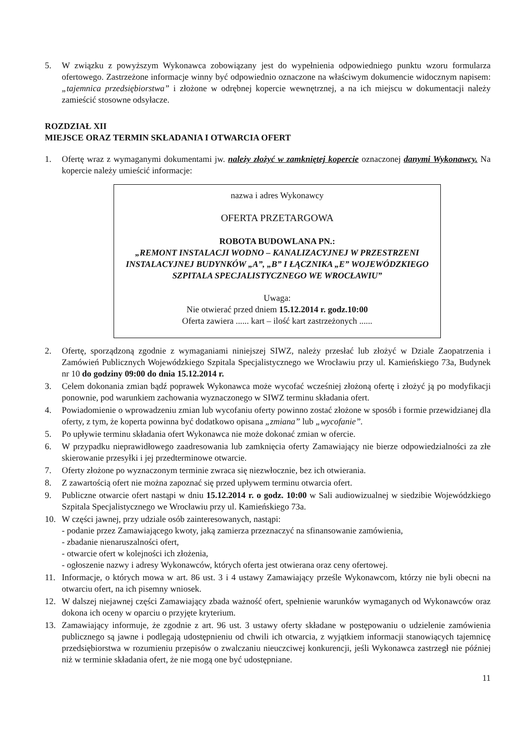5. W związku z powyższym Wykonawca zobowiązany jest do wypełnienia odpowiedniego punktu wzoru formularza ofertowego. Zastrzeżone informacje winny być odpowiednio oznaczone na właściwym dokumencie widocznym napisem: „tajemnica przedsiębiorstwa” i złożone w odrębnej kopercie wewnętrznej, a na ich miejscu w dokumentacji należy zamieścić stosowne odsyłacze.
ROZDZIAŁ XII
MIEJSCE ORAZ TERMIN SKŁADANIA I OTWARCIA OFERT
1. Ofertę wraz z wymaganymi dokumentami jw. należy złożyć w zamkniętej kopercie oznaczonej danymi Wykonawcy. Na kopercie należy umieścić informacje:
nazwa i adres Wykonawcy
OFERTA PRZETARGOWA
ROBOTA BUDOWLANA PN.:
„REMONT INSTALACJI WODNO – KANALIZACYJNEJ W PRZESTRZENI INSTALACYJNEJ BUDYNKÓW „A”, „B” I ŁĄCZNIKA „E” WOJEWÓDZKIEGO SZPITALA SPECJALISTYCZNEGO WE WROCŁAWIU”
Uwaga:
Nie otwierać przed dniem 15.12.2014 r. godz.10:00
Oferta zawiera ...... kart – ilość kart zastrzeżonych ......
2. Ofertę, sporządzoną zgodnie z wymaganiami niniejszej SIWZ, należy przesłać lub złożyć w Dziale Zaopatrzenia i Zamówień Publicznych Wojewódzkiego Szpitala Specjalistycznego we Wrocławiu przy ul. Kamieńskiego 73a, Budynek nr 10 do godziny 09:00 do dnia 15.12.2014 r.
3. Celem dokonania zmian bądź poprawek Wykonawca może wycofać wcześniej złożoną ofertę i złożyć ją po modyfikacji ponownie, pod warunkiem zachowania wyznaczonego w SIWZ terminu składania ofert.
4. Powiadomienie o wprowadzeniu zmian lub wycofaniu oferty powinno zostać złożone w sposób i formie przewidzianej dla oferty, z tym, że koperta powinna być dodatkowo opisana „zmiana” lub „wycofanie”.
5. Po upływie terminu składania ofert Wykonawca nie może dokonać zmian w ofercie.
6. W przypadku nieprawidłowego zaadresowania lub zamknięcia oferty Zamawiający nie bierze odpowiedzialności za złe skierowanie przesyłki i jej przedterminowe otwarcie.
7. Oferty złożone po wyznaczonym terminie zwraca się niezwłocznie, bez ich otwierania.
8. Z zawartością ofert nie można zapoznać się przed upływem terminu otwarcia ofert.
9. Publiczne otwarcie ofert nastąpi w dniu 15.12.2014 r. o godz. 10:00 w Sali audiowizualnej w siedzibie Wojewódzkiego Szpitala Specjalistycznego we Wrocławiu przy ul. Kamieńskiego 73a.
10. W części jawnej, przy udziale osób zainteresowanych, nastąpi:
- podanie przez Zamawiającego kwoty, jaką zamierza przeznaczyć na sfinansowanie zamówienia,
- zbadanie nienaruszalności ofert,
- otwarcie ofert w kolejności ich złożenia,
- ogłoszenie nazwy i adresy Wykonawców, których oferta jest otwierana oraz ceny ofertowej.
11. Informacje, o których mowa w art. 86 ust. 3 i 4 ustawy Zamawiający prześle Wykonawcom, którzy nie byli obecni na otwarciu ofert, na ich pisemny wniosek.
12. W dalszej niejawnej części Zamawiający zbada ważność ofert, spełnienie warunków wymaganych od Wykonawców oraz dokona ich oceny w oparciu o przyjęte kryterium.
13. Zamawiający informuje, że zgodnie z art. 96 ust. 3 ustawy oferty składane w postępowaniu o udzielenie zamówienia publicznego są jawne i podlegają udostępnieniu od chwili ich otwarcia, z wyjątkiem informacji stanowiących tajemnicę przedsiębiorstwa w rozumieniu przepisów o zwalczaniu nieuczciwej konkurencji, jeśli Wykonawca zastrzegł nie później niż w terminie składania ofert, że nie mogą one być udostępniane.
11